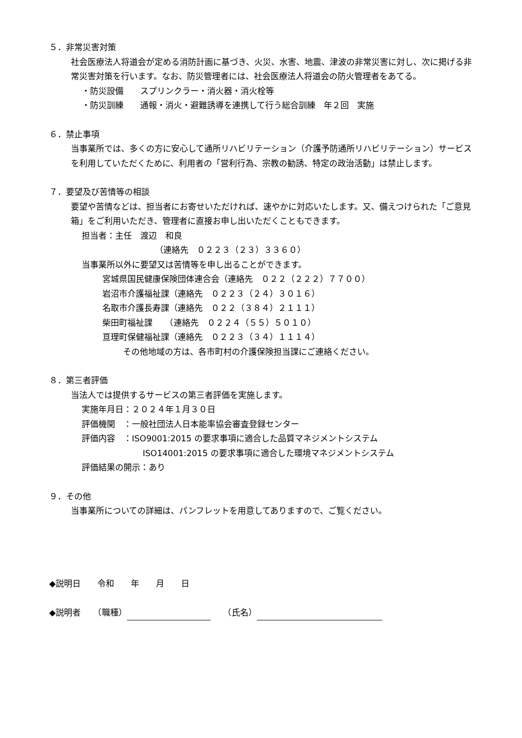５．非常災害対策
社会医療法人将道会が定める消防計画に基づき、火災、水害、地震、津波の非常災害に対し、次に掲げる非常災害対策を行います。なお、防災管理者には、社会医療法人将道会の防火管理者をあてる。
・防災設備　　スプリンクラー・消火器・消火栓等
・防災訓練　　通報・消火・避難誘導を連携して行う総合訓練　年２回　実施
６．禁止事項
当事業所では、多くの方に安心して通所リハビリテーション（介護予防通所リハビリテーション）サービスを利用していただくために、利用者の「営利行為、宗教の勧誘、特定の政治活動」は禁止します。
７．要望及び苦情等の相談
要望や苦情などは、担当者にお寄せいただければ、速やかに対応いたします。又、備えつけられた「ご意見箱」をご利用いただき、管理者に直接お申し出いただくこともできます。
担当者：主任　渡辺　和良
（連絡先　０２２３（２３）３３６０）
当事業所以外に要望又は苦情等を申し出ることができます。
宮城県国民健康保険団体連合会（連絡先　０２２（２２２）７７００）
岩沼市介護福祉課（連絡先　０２２３（２４）３０１６）
名取市介護長寿課（連絡先　０２２（３８４）２１１１）
柴田町福祉課　　（連絡先　０２２４（５５）５０１０）
亘理町保健福祉課（連絡先　０２２３（３４）１１１４）
その他地域の方は、各市町村の介護保険担当課にご連絡ください。
８．第三者評価
当法人では提供するサービスの第三者評価を実施します。
実施年月日：２０２４年１月３０日
評価機関　：一般社団法人日本能率協会審査登録センター
評価内容　：ISO9001:2015 の要求事項に適合した品質マネジメントシステム
ISO14001:2015 の要求事項に適合した環境マネジメントシステム
評価結果の開示：あり
９．その他
当事業所についての詳細は、パンフレットを用意してありますので、ご覧ください。
◆説明日　　令和　　年　　月　　日
◆説明者　　（職種）　　（氏名）